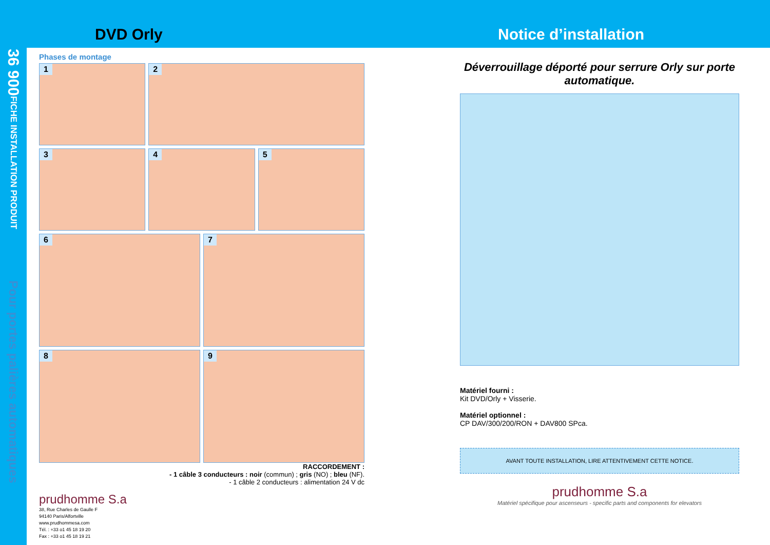DVD Orly Notice d’installation
36 900
FICHE INSTALLATION PRODUIT
Pour portes palières automatiques
Phases de montage
1
2
3
4
5
6
7
8
9
RACCORDEMENT :
- 1 câble 3 conducteurs : noir (commun) ; gris (NO) ; bleu (NF).
- 1 câble 2 conducteurs : alimentation 24 V dc
prudhomme S.a
38, Rue Charles de Gaulle F
94140 Paris/Alfortville
www.prudhommesa.com
Tél. : +33 o1 45 18 19 20
Fax : +33 o1 45 18 19 21
Déverrouillage déporté pour serrure Orly sur porte automatique.
Matériel fourni :
Kit DVD/Orly + Visserie.
Matériel optionnel :
CP DAV/300/200/RON + DAV800 SPca.
AVANT TOUTE INSTALLATION, LIRE ATTENTIVEMENT CETTE NOTICE.
prudhomme S.a
Matériel spécifique pour ascenseurs - specific parts and components for elevators